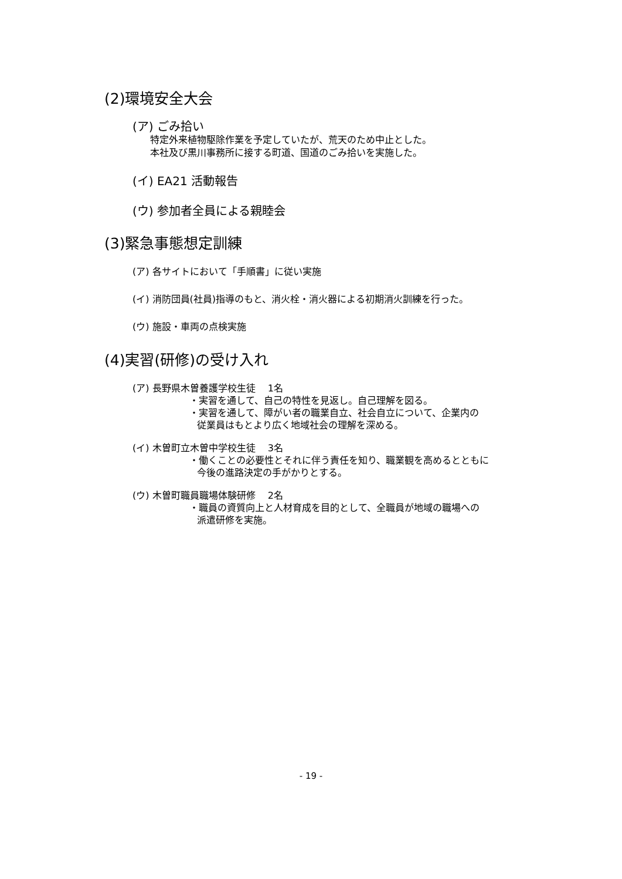(2)環境安全大会
(ア) ごみ拾い
特定外来植物駆除作業を予定していたが、荒天のため中止とした。
本社及び黒川事務所に接する町道、国道のごみ拾いを実施した。
(イ) EA21 活動報告
(ウ) 参加者全員による親睦会
(3)緊急事態想定訓練
(ア) 各サイトにおいて「手順書」に従い実施
(イ) 消防団員(社員)指導のもと、消火栓・消火器による初期消火訓練を行った。
(ウ) 施設・車両の点検実施
(4)実習(研修)の受け入れ
(ア) 長野県木曽養護学校生徒　 1名
・実習を通して、自己の特性を見返し。自己理解を図る。
・実習を通して、障がい者の職業自立、社会自立について、企業内の
従業員はもとより広く地域社会の理解を深める。
(イ) 木曽町立木曽中学校生徒　 3名
・働くことの必要性とそれに伴う責任を知り、職業観を高めるとともに
今後の進路決定の手がかりとする。
(ウ) 木曽町職員職場体験研修　 2名
・職員の資質向上と人材育成を目的として、全職員が地域の職場への
派遣研修を実施。
- 19 -